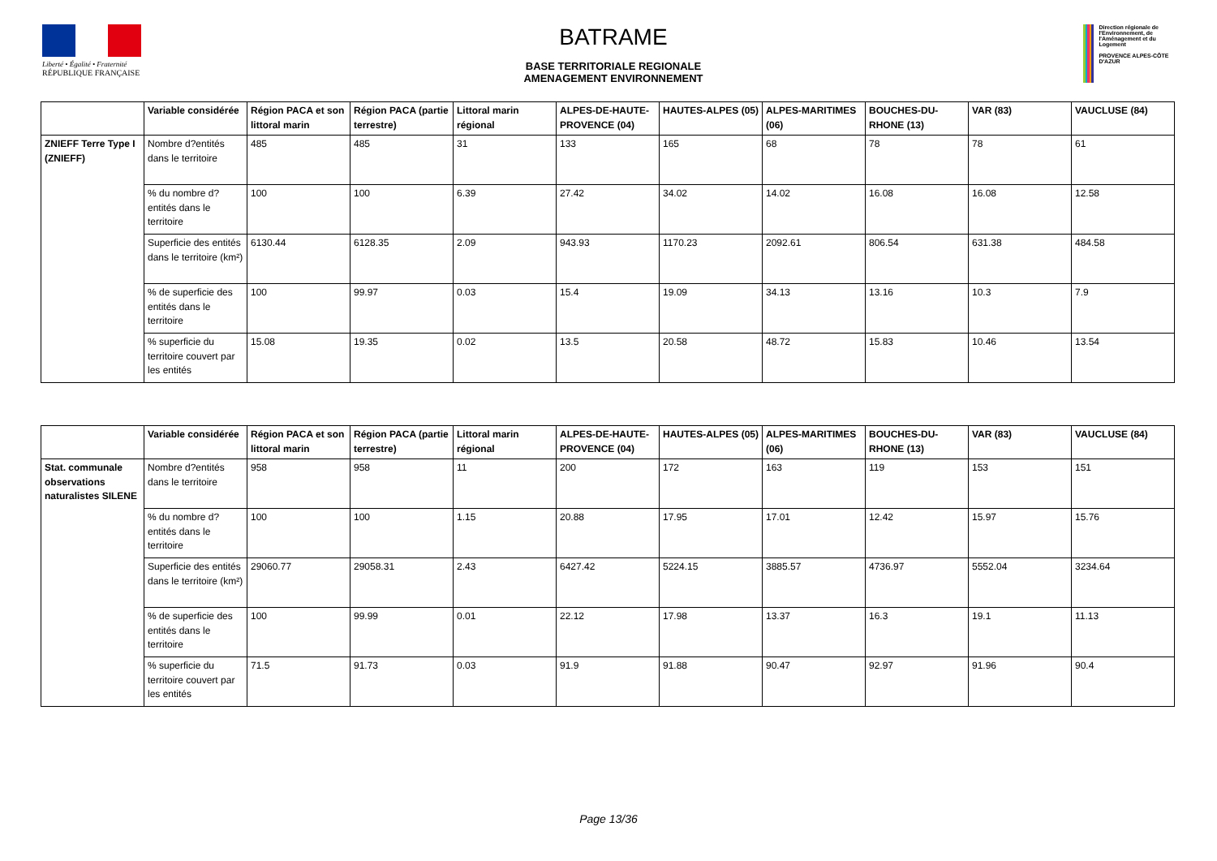Liberté • Égalité • Fraternité
RÉPUBLIQUE FRANÇAISE
BATRAME
BASE TERRITORIALE REGIONALE
AMENAGEMENT ENVIRONNEMENT
Direction régionale de l'Environnement, de l'Aménagement et du Logement
PROVENCE ALPES-CÔTE D'AZUR
| | Variable considérée | Région PACA et son littoral marin | Région PACA (partie terrestre) | Littoral marin régional | ALPES-DE-HAUTE-PROVENCE (04) | HAUTES-ALPES (05) | ALPES-MARITIMES (06) | BOUCHES-DU-RHONE (13) | VAR (83) | VAUCLUSE (84) |
| --- | --- | --- | --- | --- | --- | --- | --- | --- | --- | --- |
| ZNIEFF Terre Type I (ZNIEFF) | Nombre d?entités dans le territoire | 485 | 485 | 31 | 133 | 165 | 68 | 78 | 78 | 61 |
| | % du nombre d?entités dans le territoire | 100 | 100 | 6.39 | 27.42 | 34.02 | 14.02 | 16.08 | 16.08 | 12.58 |
| | Superficie des entités dans le territoire (km²) | 6130.44 | 6128.35 | 2.09 | 943.93 | 1170.23 | 2092.61 | 806.54 | 631.38 | 484.58 |
| | % de superficie des entités dans le territoire | 100 | 99.97 | 0.03 | 15.4 | 19.09 | 34.13 | 13.16 | 10.3 | 7.9 |
| | % superficie du territoire couvert par les entités | 15.08 | 19.35 | 0.02 | 13.5 | 20.58 | 48.72 | 15.83 | 10.46 | 13.54 |
| | Variable considérée | Région PACA et son littoral marin | Région PACA (partie terrestre) | Littoral marin régional | ALPES-DE-HAUTE-PROVENCE (04) | HAUTES-ALPES (05) | ALPES-MARITIMES (06) | BOUCHES-DU-RHONE (13) | VAR (83) | VAUCLUSE (84) |
| --- | --- | --- | --- | --- | --- | --- | --- | --- | --- | --- |
| Stat. communale observations naturalistes SILENE | Nombre d?entités dans le territoire | 958 | 958 | 11 | 200 | 172 | 163 | 119 | 153 | 151 |
| | % du nombre d?entités dans le territoire | 100 | 100 | 1.15 | 20.88 | 17.95 | 17.01 | 12.42 | 15.97 | 15.76 |
| | Superficie des entités dans le territoire (km²) | 29060.77 | 29058.31 | 2.43 | 6427.42 | 5224.15 | 3885.57 | 4736.97 | 5552.04 | 3234.64 |
| | % de superficie des entités dans le territoire | 100 | 99.99 | 0.01 | 22.12 | 17.98 | 13.37 | 16.3 | 19.1 | 11.13 |
| | % superficie du territoire couvert par les entités | 71.5 | 91.73 | 0.03 | 91.9 | 91.88 | 90.47 | 92.97 | 91.96 | 90.4 |
Page 13/36